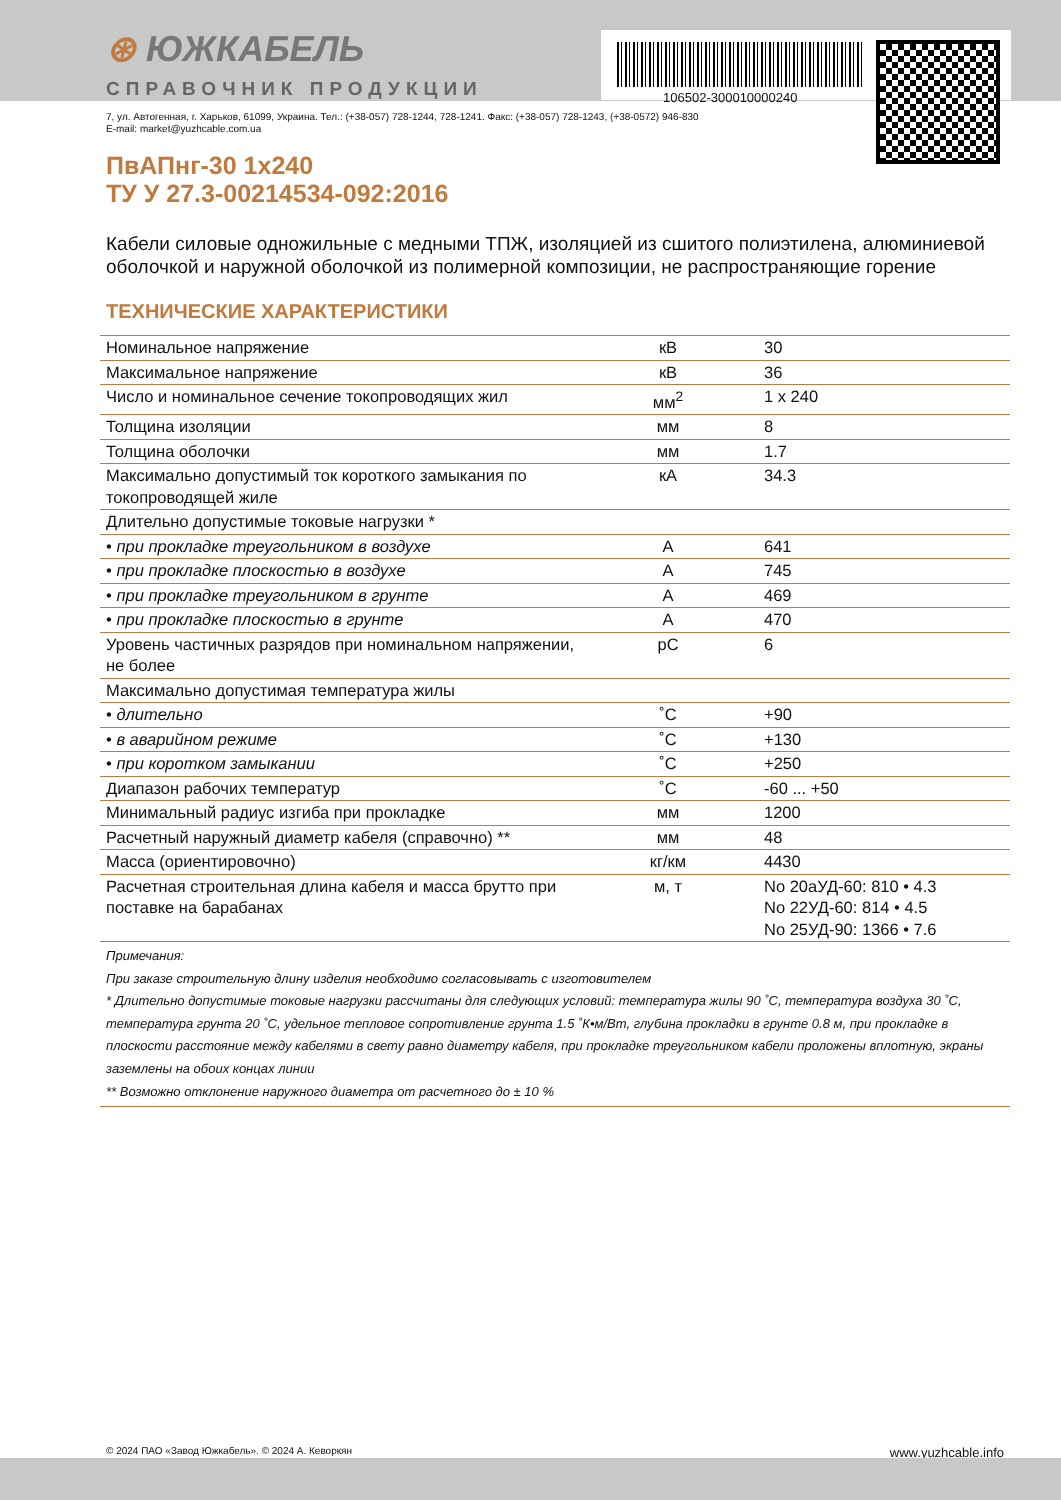⊛ ЮЖКАБЕЛЬ
СПРАВОЧНИК ПРОДУКЦИИ
106502-300010000240
7, ул. Автогенная, г. Харьков, 61099, Украина. Тел.: (+38-057) 728-1244, 728-1241. Факс: (+38-057) 728-1243, (+38-0572) 946-830
E-mail: market@yuzhcable.com.ua
ПвАПнг-30 1х240
ТУ У 27.3-00214534-092:2016
Кабели силовые одножильные с медными ТПЖ, изоляцией из сшитого полиэтилена, алюминиевой оболочкой и наружной оболочкой из полимерной композиции, не распространяющие горение
ТЕХНИЧЕСКИЕ ХАРАКТЕРИСТИКИ
| Номинальное напряжение | кВ | 30 |
| Максимальное напряжение | кВ | 36 |
| Число и номинальное сечение токопроводящих жил | мм<sup>2</sup> | 1 x 240 |
| Толщина изоляции | мм | 8 |
| Толщина оболочки | мм | 1.7 |
| Максимально допустимый ток короткого замыкания по токопроводящей жиле | кА | 34.3 |
| Длительно допустимые токовые нагрузки * | | |
| • при прокладке треугольником в воздухе | А | 641 |
| • при прокладке плоскостью в воздухе | А | 745 |
| • при прокладке треугольником в грунте | А | 469 |
| • при прокладке плоскостью в грунте | А | 470 |
| Уровень частичных разрядов при номинальном напряжении, не более | pC | 6 |
| Максимально допустимая температура жилы | | |
| • длительно | ˚С | +90 |
| • в аварийном режиме | ˚С | +130 |
| • при коротком замыкании | ˚С | +250 |
| Диапазон рабочих температур | ˚С | -60 ... +50 |
| Минимальный радиус изгиба при прокладке | мм | 1200 |
| Расчетный наружный диаметр кабеля (справочно) ** | мм | 48 |
| Масса (ориентировочно) | кг/км | 4430 |
| Расчетная строительная длина кабеля и масса брутто при поставке на барабанах | м, т | No 20аУД-60: 810 • 4.3 No 22УД-60: 814 • 4.5 No 25УД-90: 1366 • 7.6 |
Примечания:
При заказе строительную длину изделия необходимо согласовывать с изготовителем
* Длительно допустимые токовые нагрузки рассчитаны для следующих условий: температура жилы 90 ˚С, температура воздуха 30 ˚С, температура грунта 20 ˚С, удельное тепловое сопротивление грунта 1.5 ˚К•м/Вт, глубина прокладки в грунте 0.8 м, при прокладке в плоскости расстояние между кабелями в свету равно диаметру кабеля, при прокладке треугольником кабели проложены вплотную, экраны заземлены на обоих концах линии
** Возможно отклонение наружного диаметра от расчетного до ± 10 %
© 2024 ПАО «Завод Южкабель». © 2024 А. Кеворкян www.yuzhcable.info